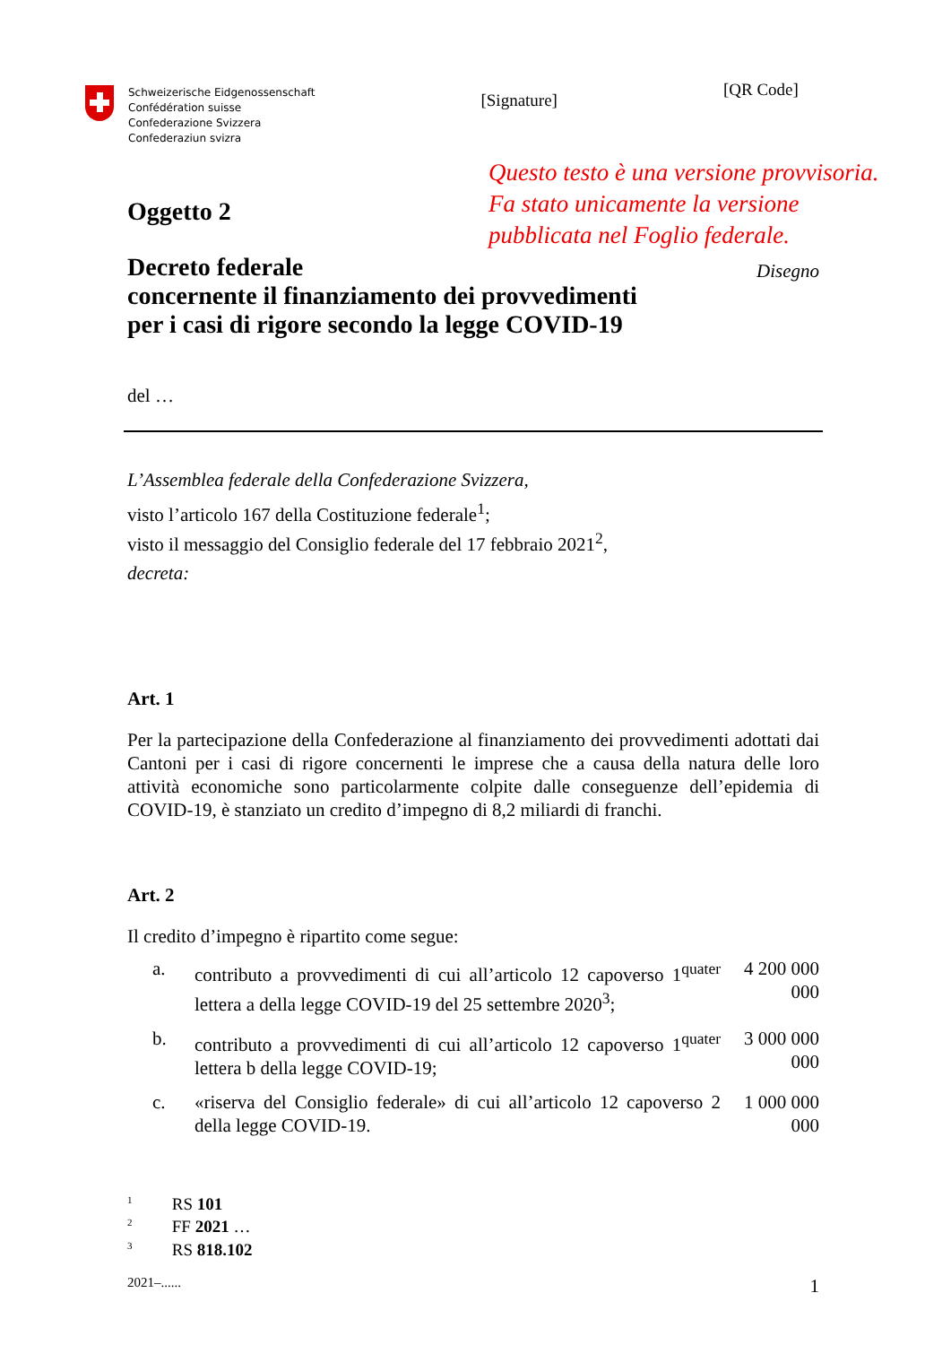Schweizerische Eidgenossenschaft
Confédération suisse
Confederazione Svizzera
Confederaziun svizra
[Signature]
[QR Code]
Questo testo è una versione provvisoria. Fa stato unicamente la versione pubblicata nel Foglio federale.
Oggetto 2
Decreto federale
concernente il finanziamento dei provvedimenti
per i casi di rigore secondo la legge COVID-19
Disegno
del …
L’Assemblea federale della Confederazione Svizzera,
visto l’articolo 167 della Costituzione federale<sup>1</sup>;
visto il messaggio del Consiglio federale del 17 febbraio 2021<sup>2</sup>,
decreta:
Art. 1
Per la partecipazione della Confederazione al finanziamento dei provvedimenti adottati dai Cantoni per i casi di rigore concernenti le imprese che a causa della natura delle loro attività economiche sono particolarmente colpite dalle conseguenze dell’epidemia di COVID-19, è stanziato un credito d’impegno di 8,2 miliardi di franchi.
Art. 2
Il credito d’impegno è ripartito come segue:
a. contributo a provvedimenti di cui all’articolo 12 capoverso 1<sup>quater</sup> lettera a della legge COVID-19 del 25 settembre 2020<sup>3</sup>; 4 200 000 000
b. contributo a provvedimenti di cui all’articolo 12 capoverso 1<sup>quater</sup> lettera b della legge COVID-19; 3 000 000 000
c. «riserva del Consiglio federale» di cui all’articolo 12 capoverso 2 della legge COVID-19. 1 000 000 000
<sup>1</sup> RS 101
<sup>2</sup> FF 2021 …
<sup>3</sup> RS 818.102
2021–...... 1